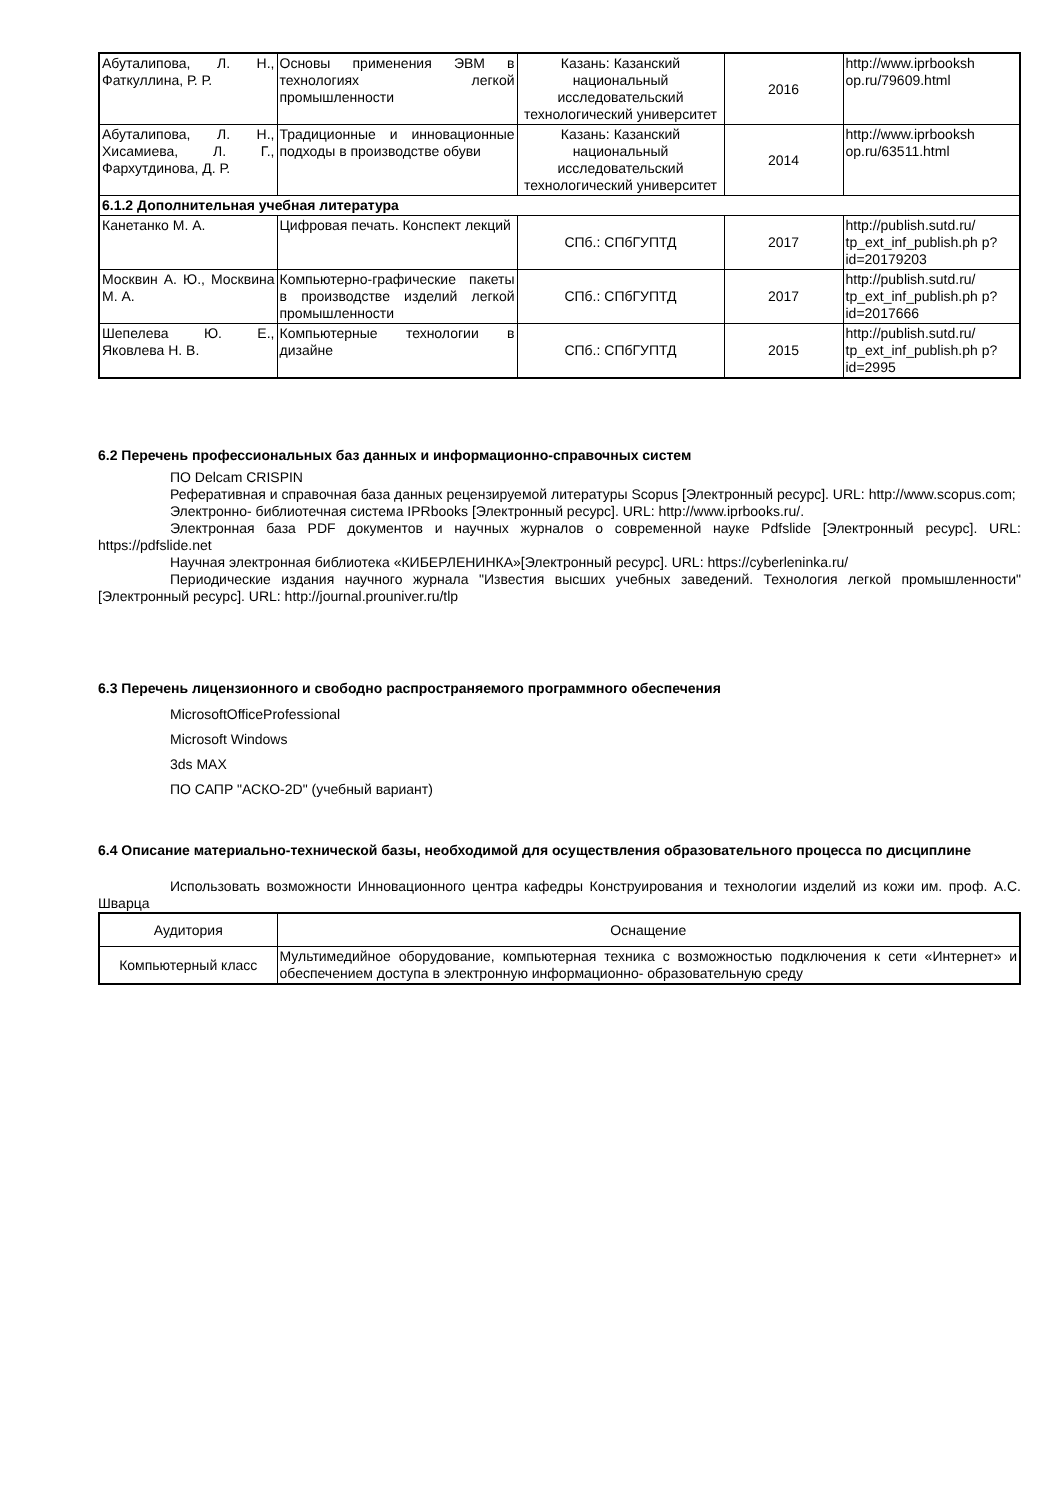| Абуталипова, Л. Н., Фаткуллина, Р. Р. | Основы применения ЭВМ в технологиях легкой промышленности | Казань: Казанский национальный исследовательский технологический университет | 2016 | http://www.iprbooksh op.ru/79609.html |
| Абуталипова, Л. Н., Хисамиева, Л. Г., Фархутдинова, Д. Р. | Традиционные и инновационные подходы в производстве обуви | Казань: Казанский национальный исследовательский технологический университет | 2014 | http://www.iprbooksh op.ru/63511.html |
| 6.1.2 Дополнительная учебная литература | | | | |
| Канетанко М. А. | Цифровая печать. Конспект лекций | СПб.: СПбГУПТД | 2017 | http://publish.sutd.ru/ tp_ext_inf_publish.ph p?id=20179203 |
| Москвин А. Ю., Москвина М. А. | Компьютерно-графические пакеты в производстве изделий легкой промышленности | СПб.: СПбГУПТД | 2017 | http://publish.sutd.ru/ tp_ext_inf_publish.ph p?id=2017666 |
| Шепелева Ю. Е., Яковлева Н. В. | Компьютерные технологии в дизайне | СПб.: СПбГУПТД | 2015 | http://publish.sutd.ru/ tp_ext_inf_publish.ph p?id=2995 |
6.2 Перечень профессиональных баз данных и информационно-справочных систем
ПО Delcam CRISPIN
Реферативная и справочная база данных рецензируемой литературы Scopus [Электронный ресурс]. URL: http://www.scopus.com;
Электронно- библиотечная система IPRbooks [Электронный ресурс]. URL: http://www.iprbooks.ru/.
Электронная база PDF документов и научных журналов о современной науке Pdfslide [Электронный ресурс]. URL: https://pdfslide.net
Научная электронная библиотека «КИБЕРЛЕНИНКА»[Электронный ресурс]. URL: https://cyberleninka.ru/
Периодические издания научного журнала "Известия высших учебных заведений. Технология легкой промышленности" [Электронный ресурс]. URL: http://journal.prouniver.ru/tlp
6.3 Перечень лицензионного и свободно распространяемого программного обеспечения
MicrosoftOfficeProfessional
Microsoft Windows
3ds MAX
ПО САПР "АСКО-2D" (учебный вариант)
6.4 Описание материально-технической базы, необходимой для осуществления образовательного процесса по дисциплине
Использовать возможности Инновационного центра кафедры Конструирования и технологии изделий из кожи им. проф. А.С. Шварца
| Аудитория | Оснащение |
| Компьютерный класс | Мультимедийное оборудование, компьютерная техника с возможностью подключения к сети «Интернет» и обеспечением доступа в электронную информационно- образовательную среду |